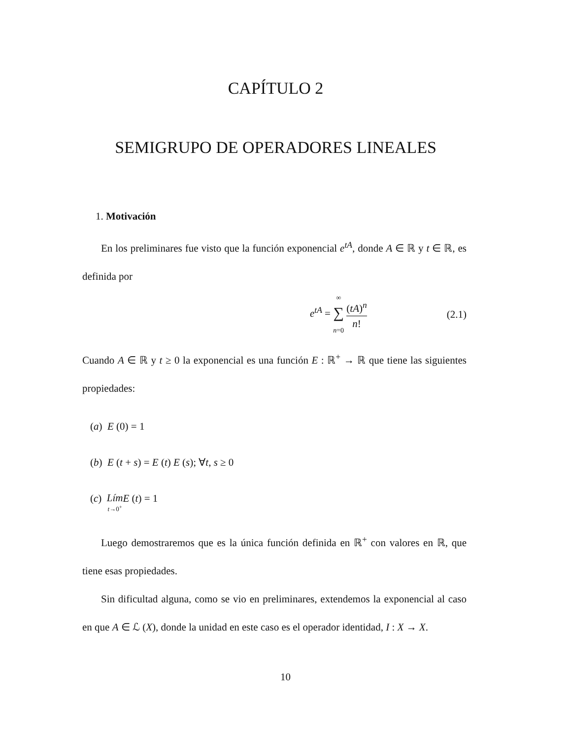CAPÍTULO 2
SEMIGRUPO DE OPERADORES LINEALES
1. Motivación
En los preliminares fue visto que la función exponencial e<sup>tA</sup>, donde A ∈ ℝ y t ∈ ℝ, es definida por
e<sup>tA</sup> = ∞
∑
n=0 (tA)<sup>n</sup> n! (2.1)
Cuando A ∈ ℝ y t ≥ 0 la exponencial es una función E : ℝ<sup>+</sup> → ℝ que tiene las siguientes propiedades:
(a) E (0) = 1
(b) E (t + s) = E (t) E (s); ∀t, s ≥ 0
(c) Lím
t→0<sup>+</sup>E (t) = 1
Luego demostraremos que es la única función definida en ℝ<sup>+</sup> con valores en ℝ, que tiene esas propiedades.
Sin dificultad alguna, como se vio en preliminares, extendemos la exponencial al caso en que A ∈ ℒ (X), donde la unidad en este caso es el operador identidad, I : X → X.
10